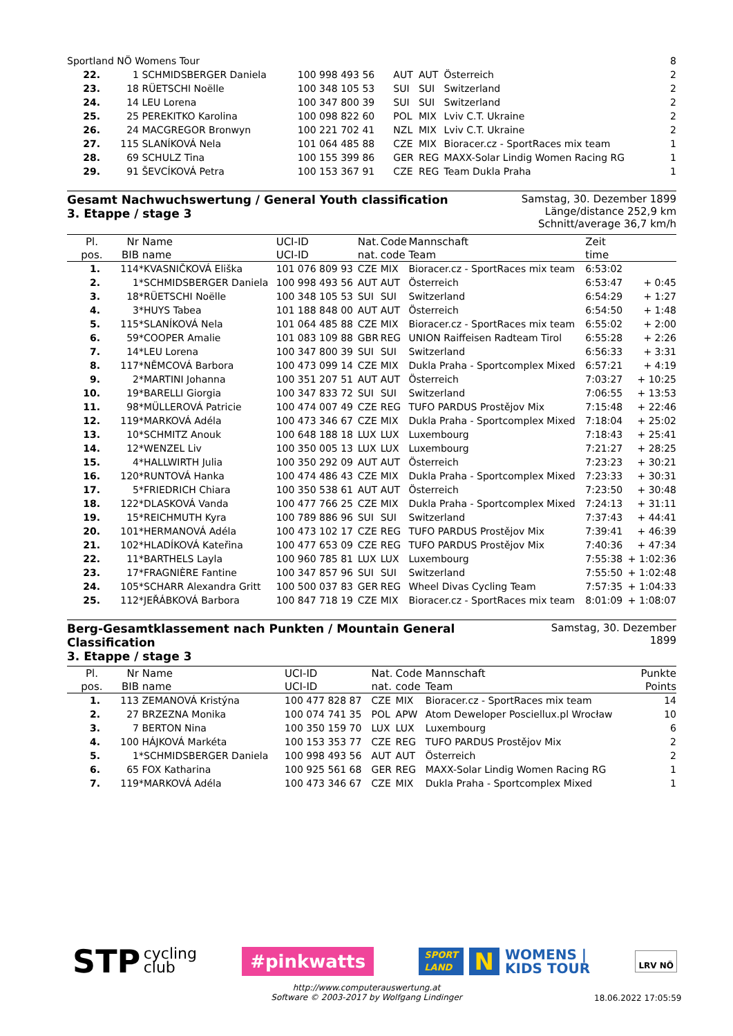| Sportland NÖ Womens Tour | | | | | | | | 8 |
| 22. | 1 | SCHMIDSBERGER Daniela | 100 998 493 56 | AUT | AUT | Österreich | | 2 |
| 23. | 18 | RÜETSCHI Noëlle | 100 348 105 53 | SUI | SUI | Switzerland | | 2 |
| 24. | 14 | LEU Lorena | 100 347 800 39 | SUI | SUI | Switzerland | | 2 |
| 25. | 25 | PEREKITKO Karolina | 100 098 822 60 | POL | MIX | Lviv C.T. Ukraine | | 2 |
| 26. | 24 | MACGREGOR Bronwyn | 100 221 702 41 | NZL | MIX | Lviv C.T. Ukraine | | 2 |
| 27. | 115 | SLANÍKOVÁ Nela | 101 064 485 88 | CZE | MIX | Bioracer.cz - SportRaces mix team | | 1 |
| 28. | 69 | SCHULZ Tina | 100 155 399 86 | GER | REG | MAXX-Solar Lindig Women Racing RG | | 1 |
| 29. | 91 | ŠEVCÍKOVÁ Petra | 100 153 367 91 | CZE | REG | Team Dukla Praha | | 1 |
Gesamt Nachwuchswertung / General Youth classification
3. Etappe / stage 3
Samstag, 30. Dezember 1899
Länge/distance 252,9 km
Schnitt/average 36,7 km/h
| Pl. | Nr | Name | UCI-ID | Nat. | Code | Mannschaft | Zeit | |
| --- | --- | --- | --- | --- | --- | --- | --- | --- |
| pos. | BIB | name | UCI-ID | nat. | code | Team | time | |
| 1. | 114 | *KVASNIČKOVÁ Eliška | 101 076 809 93 | CZE | MIX | Bioracer.cz - SportRaces mix team | 6:53:02 | |
| 2. | 1 | *SCHMIDSBERGER Daniela | 100 998 493 56 | AUT | AUT | Österreich | 6:53:47 | + 0:45 |
| 3. | 18 | *RÜETSCHI Noëlle | 100 348 105 53 | SUI | SUI | Switzerland | 6:54:29 | + 1:27 |
| 4. | 3 | *HUYS Tabea | 101 188 848 00 | AUT | AUT | Österreich | 6:54:50 | + 1:48 |
| 5. | 115 | *SLANÍKOVÁ Nela | 101 064 485 88 | CZE | MIX | Bioracer.cz - SportRaces mix team | 6:55:02 | + 2:00 |
| 6. | 59 | *COOPER Amalie | 101 083 109 88 | GBR | REG | UNION Raiffeisen Radteam Tirol | 6:55:28 | + 2:26 |
| 7. | 14 | *LEU Lorena | 100 347 800 39 | SUI | SUI | Switzerland | 6:56:33 | + 3:31 |
| 8. | 117 | *NĚMCOVÁ Barbora | 100 473 099 14 | CZE | MIX | Dukla Praha - Sportcomplex Mixed | 6:57:21 | + 4:19 |
| 9. | 2 | *MARTINI Johanna | 100 351 207 51 | AUT | AUT | Österreich | 7:03:27 | + 10:25 |
| 10. | 19 | *BARELLI Giorgia | 100 347 833 72 | SUI | SUI | Switzerland | 7:06:55 | + 13:53 |
| 11. | 98 | *MÜLLEROVÁ Patricie | 100 474 007 49 | CZE | REG | TUFO PARDUS Prostějov Mix | 7:15:48 | + 22:46 |
| 12. | 119 | *MARKOVÁ Adéla | 100 473 346 67 | CZE | MIX | Dukla Praha - Sportcomplex Mixed | 7:18:04 | + 25:02 |
| 13. | 10 | *SCHMITZ Anouk | 100 648 188 18 | LUX | LUX | Luxembourg | 7:18:43 | + 25:41 |
| 14. | 12 | *WENZEL Liv | 100 350 005 13 | LUX | LUX | Luxembourg | 7:21:27 | + 28:25 |
| 15. | 4 | *HALLWIRTH Julia | 100 350 292 09 | AUT | AUT | Österreich | 7:23:23 | + 30:21 |
| 16. | 120 | *RUNTOVÁ Hanka | 100 474 486 43 | CZE | MIX | Dukla Praha - Sportcomplex Mixed | 7:23:33 | + 30:31 |
| 17. | 5 | *FRIEDRICH Chiara | 100 350 538 61 | AUT | AUT | Österreich | 7:23:50 | + 30:48 |
| 18. | 122 | *DLASKOVÁ Vanda | 100 477 766 25 | CZE | MIX | Dukla Praha - Sportcomplex Mixed | 7:24:13 | + 31:11 |
| 19. | 15 | *REICHMUTH Kyra | 100 789 886 96 | SUI | SUI | Switzerland | 7:37:43 | + 44:41 |
| 20. | 101 | *HERMANOVÁ Adéla | 100 473 102 17 | CZE | REG | TUFO PARDUS Prostějov Mix | 7:39:41 | + 46:39 |
| 21. | 102 | *HLADÍKOVÁ Kateřina | 100 477 653 09 | CZE | REG | TUFO PARDUS Prostějov Mix | 7:40:36 | + 47:34 |
| 22. | 11 | *BARTHELS Layla | 100 960 785 81 | LUX | LUX | Luxembourg | 7:55:38 | + 1:02:36 |
| 23. | 17 | *FRAGNIÈRE Fantine | 100 347 857 96 | SUI | SUI | Switzerland | 7:55:50 | + 1:02:48 |
| 24. | 105 | *SCHARR Alexandra Gritt | 100 500 037 83 | GER | REG | Wheel Divas Cycling Team | 7:57:35 | + 1:04:33 |
| 25. | 112 | *JEŘÁBKOVÁ Barbora | 100 847 718 19 | CZE | MIX | Bioracer.cz - SportRaces mix team | 8:01:09 | + 1:08:07 |
Berg-Gesamtklassement nach Punkten / Mountain General Classification
3. Etappe / stage 3
Samstag, 30. Dezember 1899
| Pl. | Nr | Name | UCI-ID | Nat. | Code | Mannschaft | Punkte |
| --- | --- | --- | --- | --- | --- | --- | --- |
| pos. | BIB | name | UCI-ID | nat. | code | Team | Points |
| 1. | 113 | ZEMANOVÁ Kristýna | 100 477 828 87 | CZE | MIX | Bioracer.cz - SportRaces mix team | 14 |
| 2. | 27 | BRZEZNA Monika | 100 074 741 35 | POL | APW | Atom Deweloper Posciellux.pl Wrocław | 10 |
| 3. | 7 | BERTON Nina | 100 350 159 70 | LUX | LUX | Luxembourg | 6 |
| 4. | 100 | HÁJKOVÁ Markéta | 100 153 353 77 | CZE | REG | TUFO PARDUS Prostějov Mix | 2 |
| 5. | 1 | *SCHMIDSBERGER Daniela | 100 998 493 56 | AUT | AUT | Österreich | 2 |
| 6. | 65 | FOX Katharina | 100 925 561 68 | GER | REG | MAXX-Solar Lindig Women Racing RG | 1 |
| 7. | 119 | *MARKOVÁ Adéla | 100 473 346 67 | CZE | MIX | Dukla Praha - Sportcomplex Mixed | 1 |
STP cycling
club
#pinkwatts
SPORT
LAND
N
WOMENS |
KIDS TOUR
LRV NÖ
http://www.computerauswertung.at
Software © 2003-2017 by Wolfgang Lindinger
18.06.2022 17:05:59